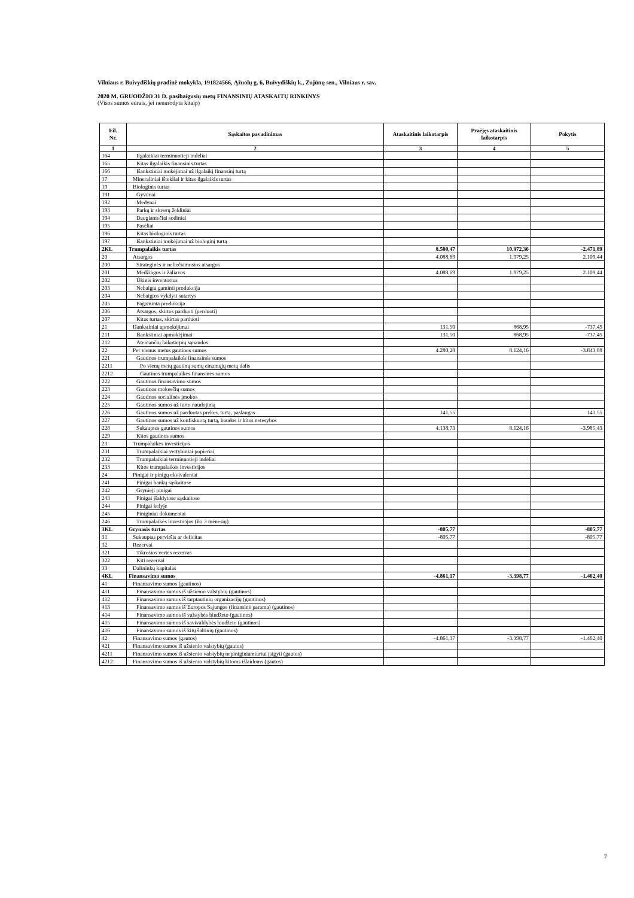Vilniaus r. Buivydiškių pradinė mokykla, 191824566, Ąžuolų g. 6, Buivydiškių k., Zujūnų sen., Vilniaus r. sav.
2020 M. GRUODŽIO 31 D. pasibaigusių metų FINANSINIŲ ATASKAITŲ RINKINYS
(Visos sumos eurais, jei nenurodyta kitaip)
| Eil. Nr. | Sąskaitos pavadinimas | Ataskaitinis laikotarpis | Praėjęs ataskaitinis laikotarpis | Pokytis |
| --- | --- | --- | --- | --- |
| 1 | 2 | 3 | 4 | 5 |
| 164 | Ilgalaikiai terminuotieji indėliai | | | |
| 165 | Kitas ilgalaikis finansinis turtas | | | |
| 166 | Išankstiniai mokėjimai už ilgalaikį finansinį turtą | | | |
| 17 | Mineraliniai ištekliai ir kitas ilgalaikis turtas | | | |
| 19 | Biologinis turtas | | | |
| 191 | Gyvūnai | | | |
| 192 | Medynai | | | |
| 193 | Parkų ir skverų želdiniai | | | |
| 194 | Daugiamečiai sodiniai | | | |
| 195 | Pasėliai | | | |
| 196 | Kitas biologinis turtas | | | |
| 197 | Išankstiniai mokėjimai už biologinį turtą | | | |
| 2KL | Trumpalaikis turtas | 8.500,47 | 10.972,36 | -2.471,89 |
| 20 | Atsargos | 4.088,69 | 1.979,25 | 2.109,44 |
| 200 | Strateginės ir neliečiamosios atsargos | | | |
| 201 | Medžiagos ir žaliavos | 4.088,69 | 1.979,25 | 2.109,44 |
| 202 | Ūkinis inventorius | | | |
| 203 | Nebaigta gaminti produkcija | | | |
| 204 | Nebaigtos vykdyti sutartys | | | |
| 205 | Pagaminta produkcija | | | |
| 206 | Atsargos, skirtos parduoti (perduoti) | | | |
| 207 | Kitas turtas, skirtas parduoti | | | |
| 21 | Išankstiniai apmokėjimai | 131,50 | 868,95 | -737,45 |
| 211 | Išankstiniai apmokėjimai | 131,50 | 868,95 | -737,45 |
| 212 | Ateinančių laikotarpių sąnaudos | | | |
| 22 | Per vienus metus gautinos sumos | 4.280,28 | 8.124,16 | -3.843,88 |
| 221 | Gautinos trumpalaikės finansinės sumos | | | |
| 2211 | Po vienų metų gautinų sumų einamųjų metų dalis | | | |
| 2212 | Gautinos trumpalaikės finansinės sumos | | | |
| 222 | Gautinos finansavimo sumos | | | |
| 223 | Gautinos mokesčių sumos | | | |
| 224 | Gautinos socialinės įmokos | | | |
| 225 | Gautinos sumos už turto naudojimą | | | |
| 226 | Gautinos sumos už parduotas prekes, turtą, paslaugas | 141,55 | | 141,55 |
| 227 | Gautinos sumos už konfiskuotą turtą, baudos ir kitos netesybos | | | |
| 228 | Sukauptos gautinos sumos | 4.138,73 | 8.124,16 | -3.985,43 |
| 229 | Kitos gautinos sumos | | | |
| 23 | Trumpalaikės investicijos | | | |
| 231 | Trumpalaikiai vertybiniai popieriai | | | |
| 232 | Trumpalaikiai terminuotieji indėliai | | | |
| 233 | Kitos trumpalaikės investicijos | | | |
| 24 | Pinigai ir pinigų ekvivalentai | | | |
| 241 | Pinigai bankų sąskaitose | | | |
| 242 | Grynieji pinigai | | | |
| 243 | Pinigai įšaldytose sąskaitose | | | |
| 244 | Pinigai kelyje | | | |
| 245 | Piniginiai dokumentai | | | |
| 246 | Trumpalaikės investicijos (iki 3 mėnesių) | | | |
| 3KL | Grynasis turtas | -805,77 | | -805,77 |
| 31 | Sukauptas perviršis ar deficitas | -805,77 | | -805,77 |
| 32 | Rezervai | | | |
| 321 | Tikrosios vertės rezervas | | | |
| 322 | Kiti rezervai | | | |
| 33 | Dalininkų kapitalas | | | |
| 4KL | Finansavimo sumos | -4.861,17 | -3.398,77 | -1.462,40 |
| 41 | Finansavimo sumos (gautinos) | | | |
| 411 | Finansavimo sumos iš užsienio valstybių (gautinos) | | | |
| 412 | Finansavimo sumos iš tarptautinių organizacijų (gautinos) | | | |
| 413 | Finansavimo sumos iš Europos Sąjungos (finansinė parama) (gautinos) | | | |
| 414 | Finansavimo sumos iš valstybės biudžeto (gautinos) | | | |
| 415 | Finansavimo sumos iš savivaldybės biudžeto (gautinos) | | | |
| 416 | Finansavimo sumos iš kitų šaltinių (gautinos) | | | |
| 42 | Finansavimo sumos (gautos) | -4.861,17 | -3.398,77 | -1.462,40 |
| 421 | Finansavimo sumos iš užsienio valstybių (gautos) | | | |
| 4211 | Finansavimo sumos iš užsienio valstybių nepiniginiamturtui įsigyti (gautos) | | | |
| 4212 | Finansavimo sumos iš užsienio valstybių kitoms išlaidoms (gautos) | | | |
7